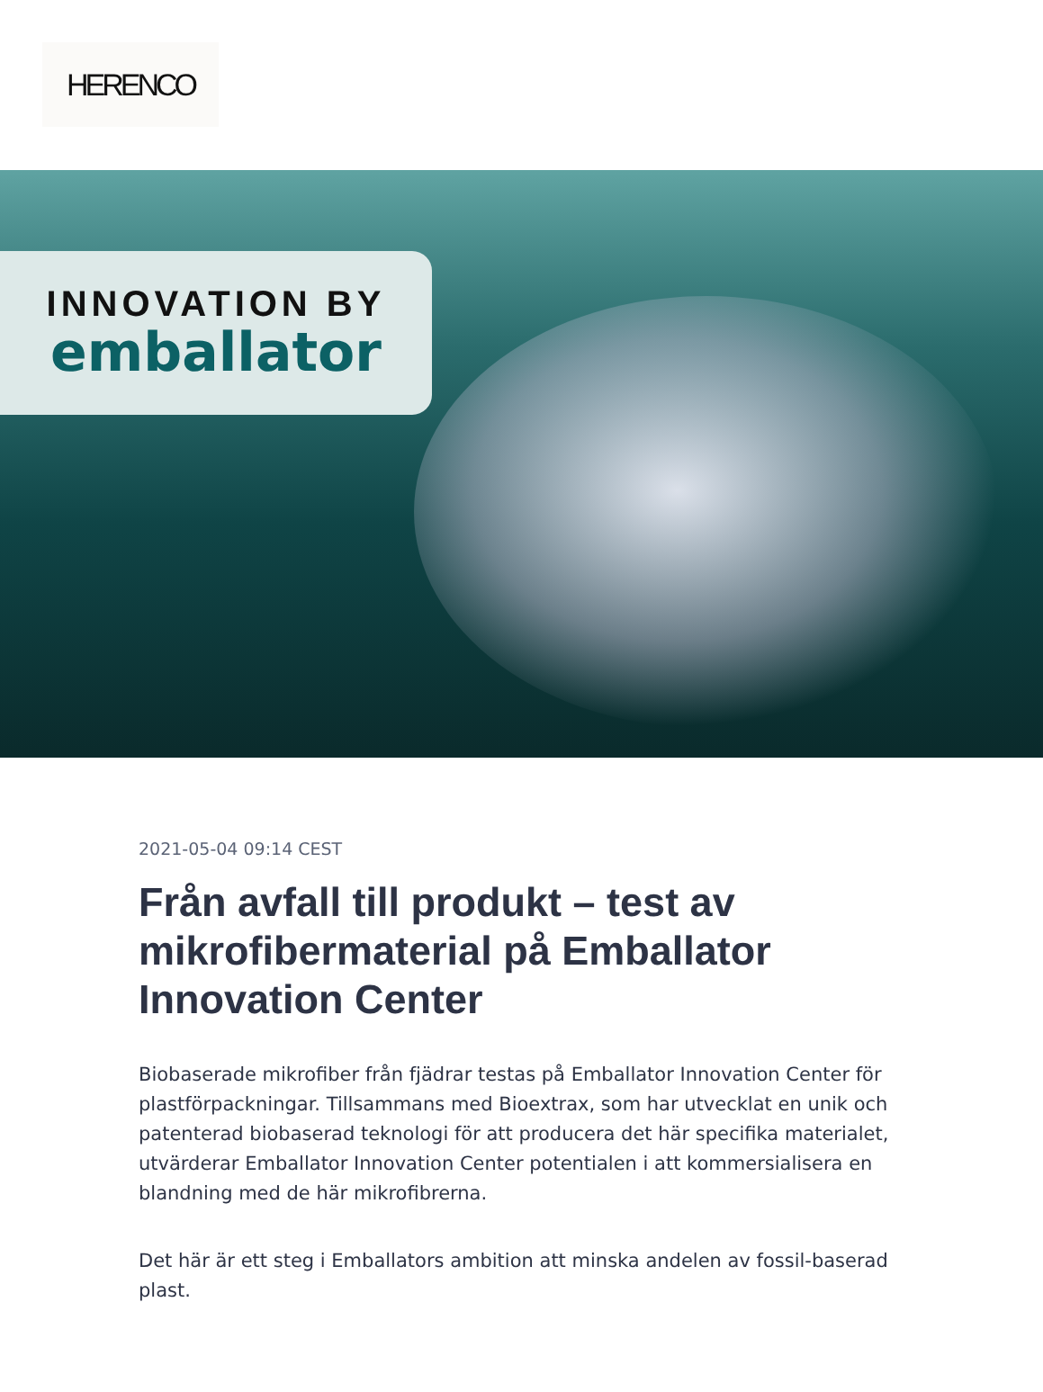HERENCO
INNOVATION BY
emballator
2021-05-04 09:14 CEST
Från avfall till produkt – test av mikrofibermaterial på Emballator Innovation Center
Biobaserade mikrofiber från fjädrar testas på Emballator Innovation Center för plastförpackningar. Tillsammans med Bioextrax, som har utvecklat en unik och patenterad biobaserad teknologi för att producera det här specifika materialet, utvärderar Emballator Innovation Center potentialen i att kommersialisera en blandning med de här mikrofibrerna.
Det här är ett steg i Emballators ambition att minska andelen av fossil-baserad plast.